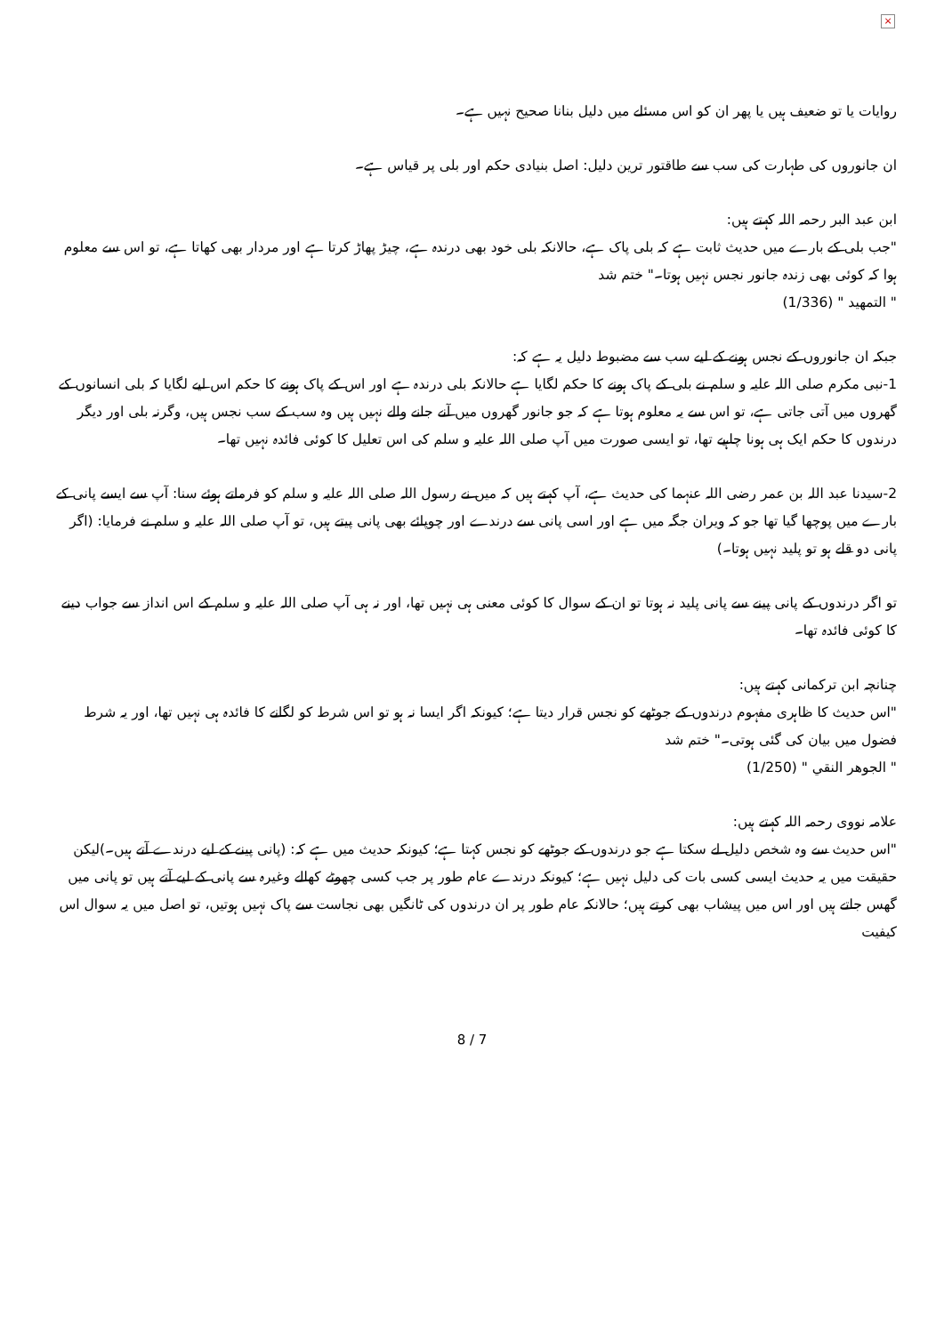×
روایات یا تو ضعیف ہیں یا پھر ان کو اس مسئلے میں دلیل بنانا صحیح نہیں ہے۔
ان جانوروں کی طہارت کی سب سے طاقتور ترین دلیل: اصل بنیادی حکم اور بلی پر قیاس ہے۔
ابن عبد البر رحمہ اللہ کہتے ہیں:
"جب بلی کے بارے میں حدیث ثابت ہے کہ بلی پاک ہے، حالانکہ بلی خود بھی درندہ ہے، چیڑ پھاڑ کرتا ہے اور مردار بھی کھاتا ہے، تو اس سے معلوم ہوا کہ کوئی بھی زندہ جانور نجس نہیں ہوتا۔" ختم شد
" التمهيد " (1/336)
جبکہ ان جانوروں کے نجس ہونے کے لیے سب سے مضبوط دلیل یہ ہے کہ:
1-نبی مکرم صلی اللہ علیہ و سلم نے بلی کے پاک ہونے کا حکم لگایا ہے حالانکہ بلی درندہ ہے اور اس کے پاک ہونے کا حکم اس لیے لگایا کہ بلی انسانوں کے گھروں میں آتی جاتی ہے، تو اس سے یہ معلوم ہوتا ہے کہ جو جانور گھروں میں آنے جانے والے نہیں ہیں وہ سب کے سب نجس ہیں، وگرنہ بلی اور دیگر درندوں کا حکم ایک ہی ہونا چاہیے تھا، تو ایسی صورت میں آپ صلی اللہ علیہ و سلم کی اس تعلیل کا کوئی فائدہ نہیں تھا۔
2-سیدنا عبد اللہ بن عمر رضی اللہ عنہما کی حدیث ہے، آپ کہتے ہیں کہ میں نے رسول اللہ صلی اللہ علیہ و سلم کو فرماتے ہوئے سنا: آپ سے ایسے پانی کے بارے میں پوچھا گیا تھا جو کہ ویران جگہ میں ہے اور اسی پانی سے درندے اور چوپائے بھی پانی پیتے ہیں، تو آپ صلی اللہ علیہ و سلم نے فرمایا: (اگر پانی دو قلے ہو تو پلید نہیں ہوتا۔)
تو اگر درندوں کے پانی پینے سے پانی پلید نہ ہوتا تو ان کے سوال کا کوئی معنی ہی نہیں تھا، اور نہ ہی آپ صلی اللہ علیہ و سلم کے اس انداز سے جواب دینے کا کوئی فائدہ تھا۔
چنانچہ ابن ترکمانی کہتے ہیں:
"اس حدیث کا ظاہری مفہوم درندوں کے جوٹھے کو نجس قرار دیتا ہے؛ کیونکہ اگر ایسا نہ ہو تو اس شرط کو لگانے کا فائدہ ہی نہیں تھا، اور یہ شرط فضول میں بیان کی گئی ہوتی۔" ختم شد
" الجوهر النقي " (1/250)
علامہ نووی رحمہ اللہ کہتے ہیں:
"اس حدیث سے وہ شخص دلیل لے سکتا ہے جو درندوں کے جوٹھے کو نجس کہتا ہے؛ کیونکہ حدیث میں ہے کہ: (پانی پینے کے لیے درندے آتے ہیں۔)لیکن حقیقت میں یہ حدیث ایسی کسی بات کی دلیل نہیں ہے؛ کیونکہ درندے عام طور پر جب کسی چھوٹے کھالے وغیرہ سے پانی کے لیے آتے ہیں تو پانی میں گھس جاتے ہیں اور اس میں پیشاب بھی کرتے ہیں؛ حالانکہ عام طور پر ان درندوں کی ٹانگیں بھی نجاست سے پاک نہیں ہوتیں، تو اصل میں یہ سوال اس کیفیت
8 / 7